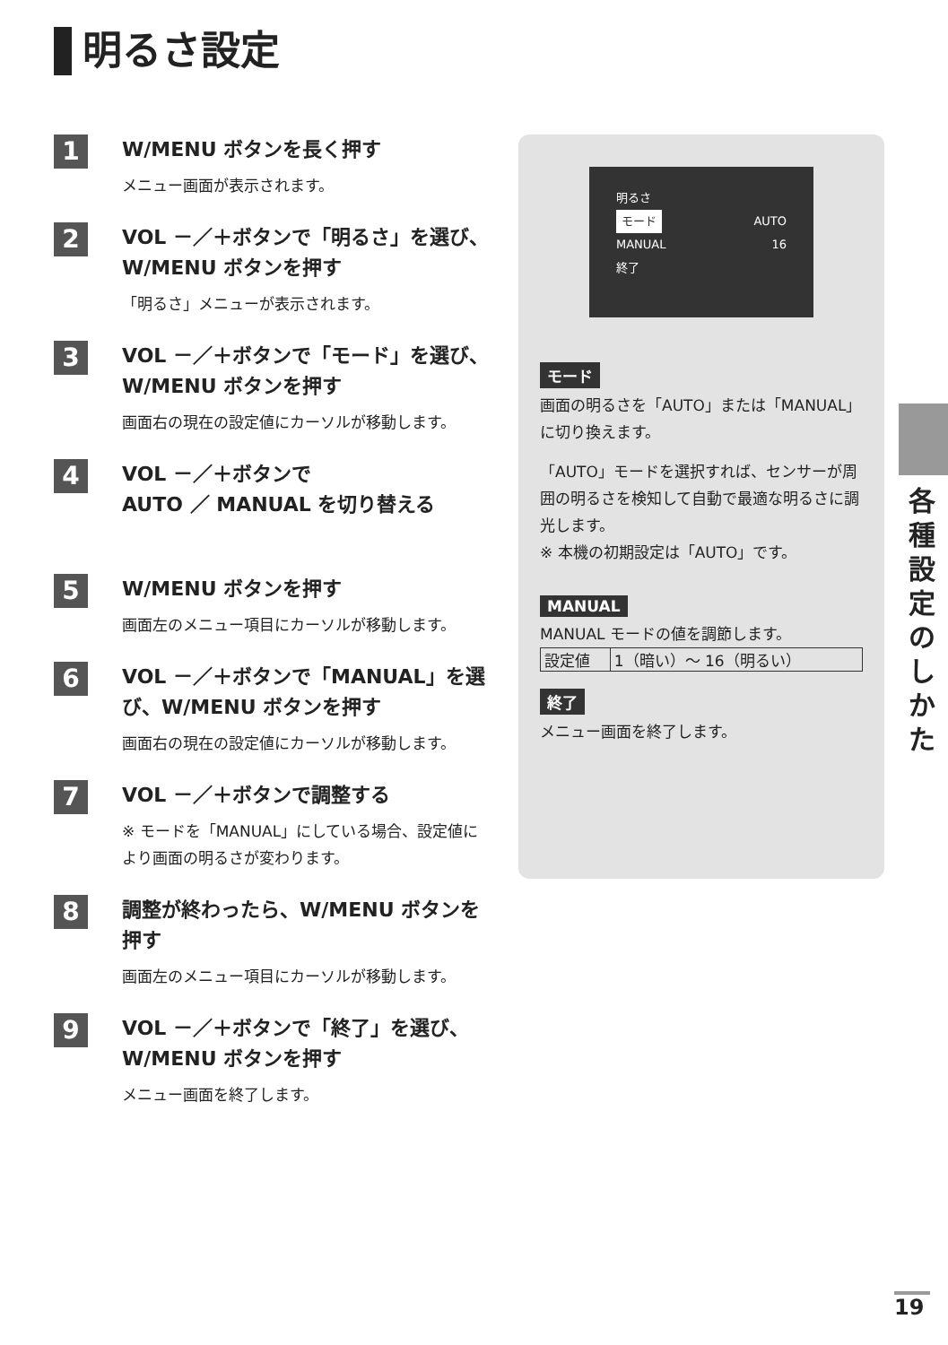明るさ設定
1
W/MENU ボタンを長く押す
メニュー画面が表示されます。
2
VOL －／＋ボタンで「明るさ」を選び、W/MENU ボタンを押す
「明るさ」メニューが表示されます。
3
VOL －／＋ボタンで「モード」を選び、W/MENU ボタンを押す
画面右の現在の設定値にカーソルが移動します。
4
VOL －／＋ボタンで
AUTO ／ MANUAL を切り替える
5
W/MENU ボタンを押す
画面左のメニュー項目にカーソルが移動します。
6
VOL －／＋ボタンで「MANUAL」を選び、W/MENU ボタンを押す
画面右の現在の設定値にカーソルが移動します。
7
VOL －／＋ボタンで調整する
※ モードを「MANUAL」にしている場合、設定値により画面の明るさが変わります。
8
調整が終わったら、W/MENU ボタンを押す
画面左のメニュー項目にカーソルが移動します。
9
VOL －／＋ボタンで「終了」を選び、W/MENU ボタンを押す
メニュー画面を終了します。
明るさ
モード AUTO
MANUAL 16
終了
モード
画面の明るさを「AUTO」または「MANUAL」に切り換えます。
「AUTO」モードを選択すれば、センサーが周囲の明るさを検知して自動で最適な明るさに調光します。
※ 本機の初期設定は「AUTO」です。
MANUAL
MANUAL モードの値を調節します。
| 設定値 | 1（暗い）～ 16（明るい） |
終了
メニュー画面を終了します。
各種設定のしかた
19